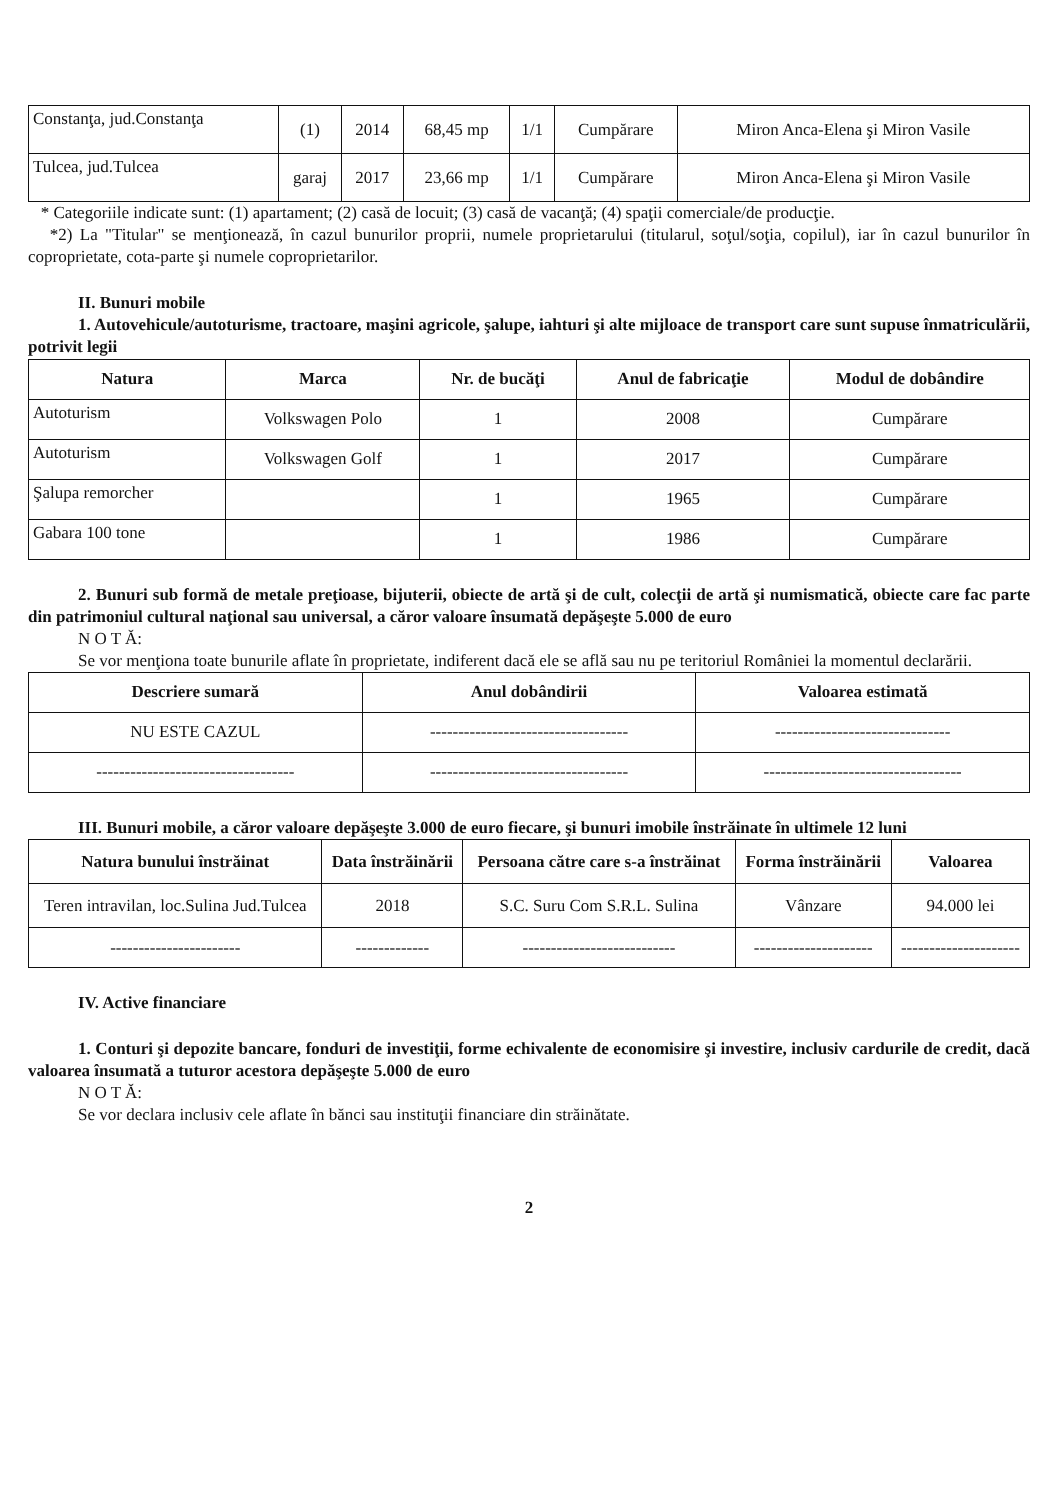| Constanţa, jud.Constanţa | (1) | 2014 | 68,45 mp | 1/1 | Cumpărare | Miron Anca-Elena şi Miron Vasile |
| Tulcea, jud.Tulcea | garaj | 2017 | 23,66 mp | 1/1 | Cumpărare | Miron Anca-Elena şi Miron Vasile |
* Categoriile indicate sunt: (1) apartament; (2) casă de locuit; (3) casă de vacanţă; (4) spaţii comerciale/de producţie.
*2) La "Titular" se menţionează, în cazul bunurilor proprii, numele proprietarului (titularul, soţul/soţia, copilul), iar în cazul bunurilor în coproprietate, cota-parte şi numele coproprietarilor.
II. Bunuri mobile
1. Autovehicule/autoturisme, tractoare, maşini agricole, şalupe, iahturi şi alte mijloace de transport care sunt supuse înmatriculării, potrivit legii
| Natura | Marca | Nr. de bucăţi | Anul de fabricaţie | Modul de dobândire |
| --- | --- | --- | --- | --- |
| Autoturism | Volkswagen Polo | 1 | 2008 | Cumpărare |
| Autoturism | Volkswagen Golf | 1 | 2017 | Cumpărare |
| Şalupa remorcher | | 1 | 1965 | Cumpărare |
| Gabara 100 tone | | 1 | 1986 | Cumpărare |
2. Bunuri sub formă de metale preţioase, bijuterii, obiecte de artă şi de cult, colecţii de artă şi numismatică, obiecte care fac parte din patrimoniul cultural naţional sau universal, a căror valoare însumată depăşeşte 5.000 de euro
N O T Ă:
Se vor menţiona toate bunurile aflate în proprietate, indiferent dacă ele se află sau nu pe teritoriul României la momentul declarării.
| Descriere sumară | Anul dobândirii | Valoarea estimată |
| --- | --- | --- |
| NU ESTE CAZUL | ----------------------------------- | ------------------------------- |
| ----------------------------------- | ----------------------------------- | ----------------------------------- |
III. Bunuri mobile, a căror valoare depăşeşte 3.000 de euro fiecare, şi bunuri imobile înstrăinate în ultimele 12 luni
| Natura bunului înstrăinat | Data înstrăinării | Persoana către care s-a înstrăinat | Forma înstrăinării | Valoarea |
| --- | --- | --- | --- | --- |
| Teren intravilan, loc.Sulina Jud.Tulcea | 2018 | S.C. Suru Com S.R.L. Sulina | Vânzare | 94.000 lei |
| ----------------------- | ------------- | --------------------------- | --------------------- | --------------------- |
IV. Active financiare
1. Conturi şi depozite bancare, fonduri de investiţii, forme echivalente de economisire şi investire, inclusiv cardurile de credit, dacă valoarea însumată a tuturor acestora depăşeşte 5.000 de euro
N O T Ă:
Se vor declara inclusiv cele aflate în bănci sau instituţii financiare din străinătate.
2